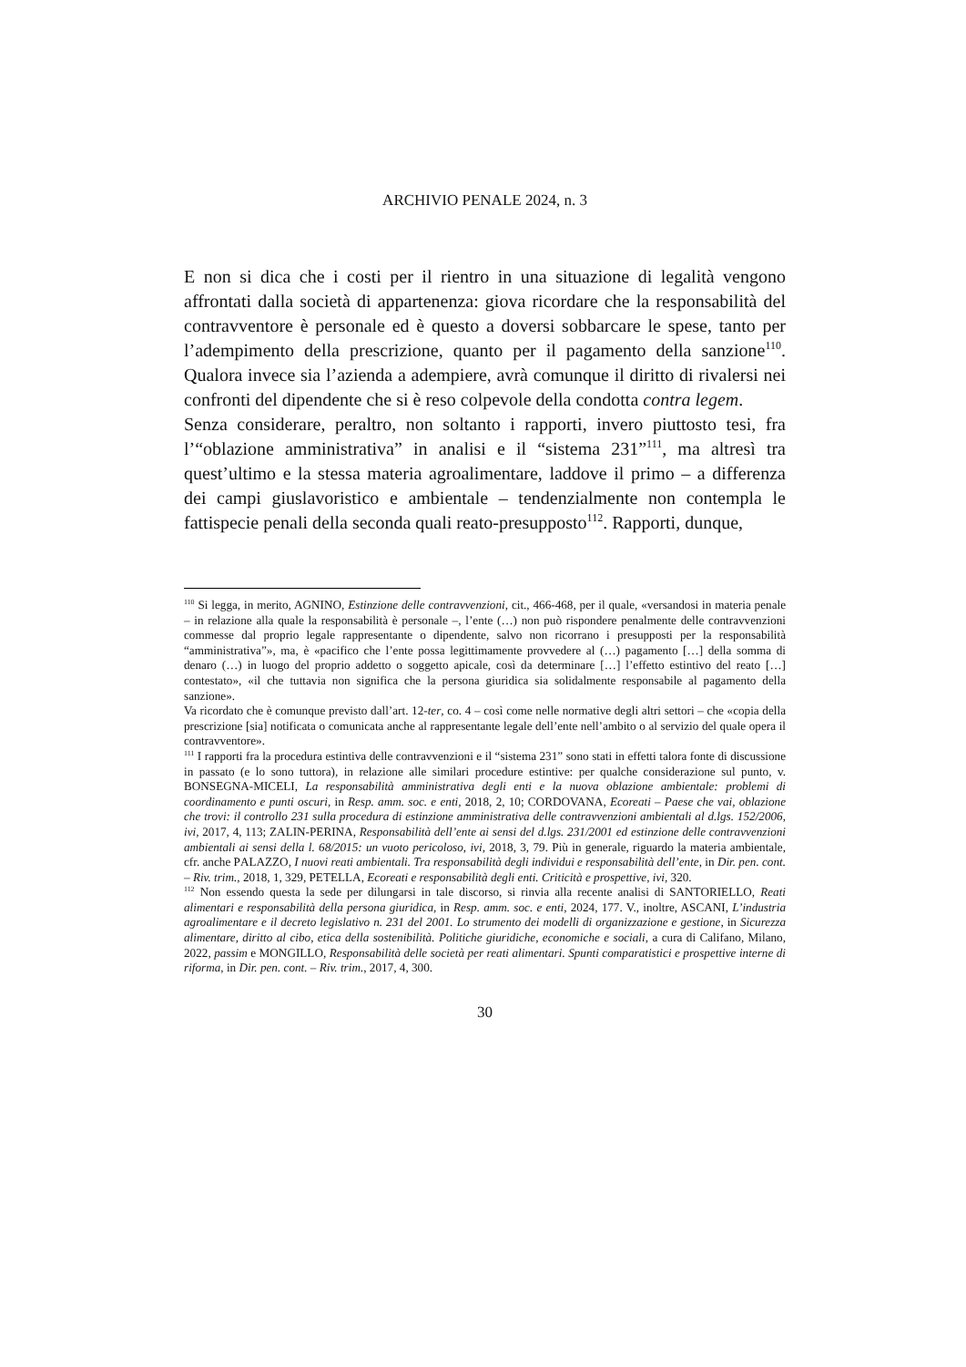ARCHIVIO PENALE 2024, n. 3
E non si dica che i costi per il rientro in una situazione di legalità vengono affrontati dalla società di appartenenza: giova ricordare che la responsabilità del contravventore è personale ed è questo a doversi sobbarcare le spese, tanto per l’adempimento della prescrizione, quanto per il pagamento della sanzione<sup>110</sup>. Qualora invece sia l’azienda a adempiere, avrà comunque il diritto di rivalersi nei confronti del dipendente che si è reso colpevole della condotta contra legem.
Senza considerare, peraltro, non soltanto i rapporti, invero piuttosto tesi, fra l’“oblazione amministrativa” in analisi e il “sistema 231”<sup>111</sup>, ma altresì tra quest’ultimo e la stessa materia agroalimentare, laddove il primo – a differenza dei campi giuslavoristico e ambientale – tendenzialmente non contempla le fattispecie penali della seconda quali reato-presupposto<sup>112</sup>. Rapporti, dunque,
<sup>110</sup> Si legga, in merito, AGNINO, Estinzione delle contravvenzioni, cit., 466-468, per il quale, «versandosi in materia penale – in relazione alla quale la responsabilità è personale –, l’ente (…) non può rispondere penalmente delle contravvenzioni commesse dal proprio legale rappresentante o dipendente, salvo non ricorrano i presupposti per la responsabilità “amministrativa”», ma, è «pacifico che l’ente possa legittimamente provvedere al (…) pagamento […] della somma di denaro (…) in luogo del proprio addetto o soggetto apicale, così da determinare […] l’effetto estintivo del reato […] contestato», «il che tuttavia non significa che la persona giuridica sia solidalmente responsabile al pagamento della sanzione».
Va ricordato che è comunque previsto dall’art. 12-ter, co. 4 – così come nelle normative degli altri settori – che «copia della prescrizione [sia] notificata o comunicata anche al rappresentante legale dell’ente nell’ambito o al servizio del quale opera il contravventore».
<sup>111</sup> I rapporti fra la procedura estintiva delle contravvenzioni e il “sistema 231” sono stati in effetti talora fonte di discussione in passato (e lo sono tuttora), in relazione alle similari procedure estintive: per qualche considerazione sul punto, v. BONSEGNA-MICELI, La responsabilità amministrativa degli enti e la nuova oblazione ambientale: problemi di coordinamento e punti oscuri, in Resp. amm. soc. e enti, 2018, 2, 10; CORDOVANA, Ecoreati – Paese che vai, oblazione che trovi: il controllo 231 sulla procedura di estinzione amministrativa delle contravvenzioni ambientali al d.lgs. 152/2006, ivi, 2017, 4, 113; ZALIN-PERINA, Responsabilità dell’ente ai sensi del d.lgs. 231/2001 ed estinzione delle contravvenzioni ambientali ai sensi della l. 68/2015: un vuoto pericoloso, ivi, 2018, 3, 79. Più in generale, riguardo la materia ambientale, cfr. anche PALAZZO, I nuovi reati ambientali. Tra responsabilità degli individui e responsabilità dell’ente, in Dir. pen. cont. – Riv. trim., 2018, 1, 329, PETELLA, Ecoreati e responsabilità degli enti. Criticità e prospettive, ivi, 320.
<sup>112</sup> Non essendo questa la sede per dilungarsi in tale discorso, si rinvia alla recente analisi di SANTORIELLO, Reati alimentari e responsabilità della persona giuridica, in Resp. amm. soc. e enti, 2024, 177. V., inoltre, ASCANI, L’industria agroalimentare e il decreto legislativo n. 231 del 2001. Lo strumento dei modelli di organizzazione e gestione, in Sicurezza alimentare, diritto al cibo, etica della sostenibilità. Politiche giuridiche, economiche e sociali, a cura di Califano, Milano, 2022, passim e MONGILLO, Responsabilità delle società per reati alimentari. Spunti comparatistici e prospettive interne di riforma, in Dir. pen. cont. – Riv. trim., 2017, 4, 300.
30